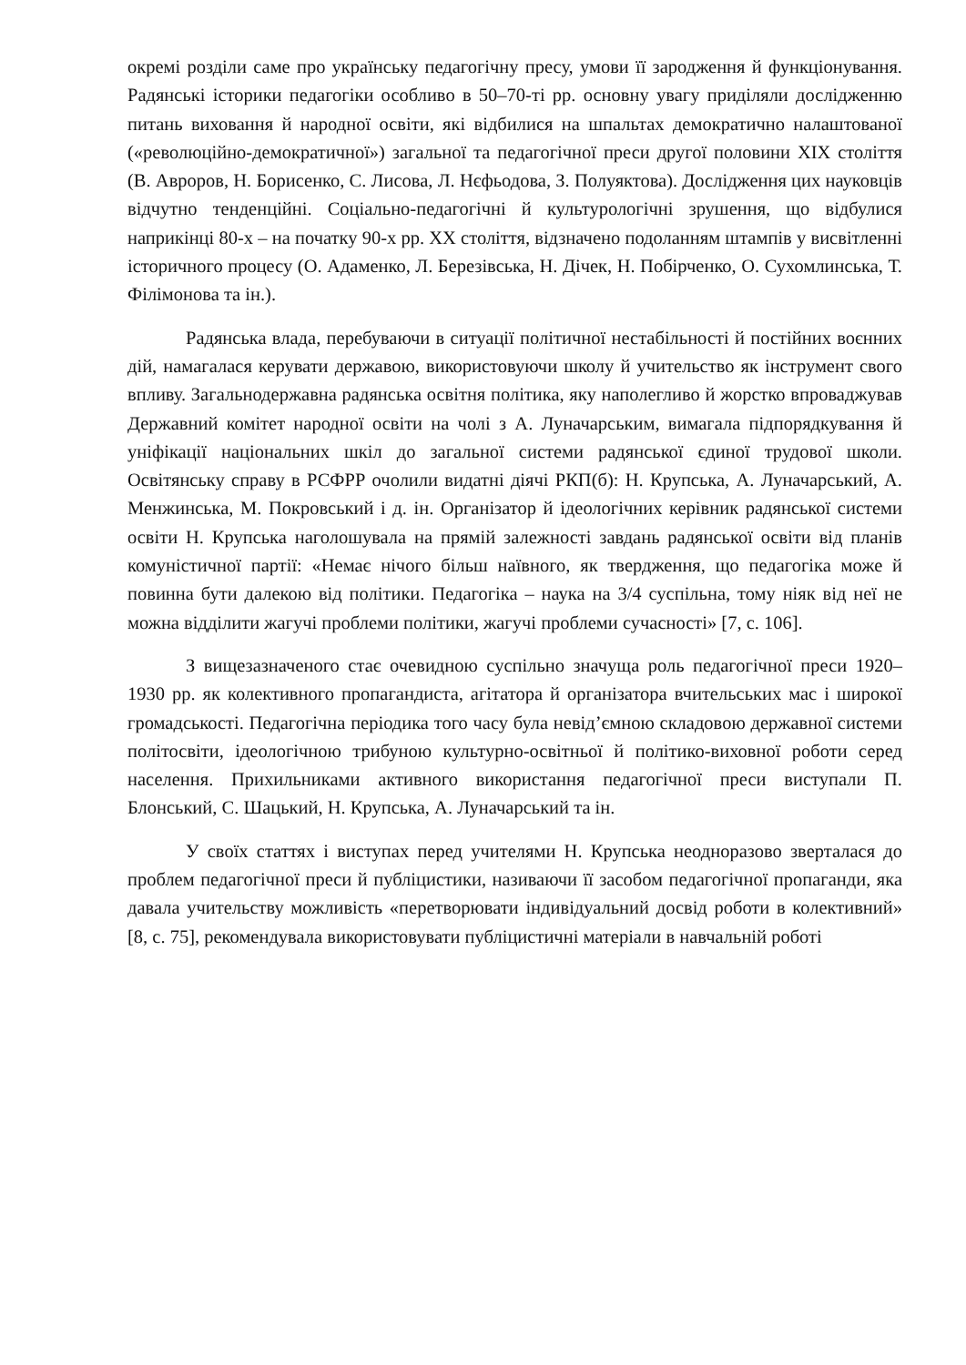окремі розділи саме про українську педагогічну пресу, умови її зародження й функціонування. Радянські історики педагогіки особливо в 50–70-ті рр. основну увагу приділяли дослідженню питань виховання й народної освіти, які відбилися на шпальтах демократично налаштованої («революційно-демократичної») загальної та педагогічної преси другої половини XIX століття (В. Авроров, Н. Борисенко, С. Лисова, Л. Нєфьодова, З. Полуяктова). Дослідження цих науковців відчутно тенденційні. Соціально-педагогічні й культурологічні зрушення, що відбулися наприкінці 80-х – на початку 90-х рр. XX століття, відзначено подоланням штампів у висвітленні історичного процесу (О. Адаменко, Л. Березівська, Н. Дічек, Н. Побірченко, О. Сухомлинська, Т. Філімонова та ін.).
Радянська влада, перебуваючи в ситуації політичної нестабільності й постійних воєнних дій, намагалася керувати державою, використовуючи школу й учительство як інструмент свого впливу. Загальнодержавна радянська освітня політика, яку наполегливо й жорстко впроваджував Державний комітет народної освіти на чолі з А. Луначарським, вимагала підпорядкування й уніфікації національних шкіл до загальної системи радянської єдиної трудової школи. Освітянську справу в РСФРР очолили видатні діячі РКП(б): Н. Крупська, А. Луначарський, А. Менжинська, М. Покровський і д. ін. Організатор й ідеологічних керівник радянської системи освіти Н. Крупська наголошувала на прямій залежності завдань радянської освіти від планів комуністичної партії: «Немає нічого більш наївного, як твердження, що педагогіка може й повинна бути далекою від політики. Педагогіка – наука на 3/4 суспільна, тому ніяк від неї не можна відділити жагучі проблеми політики, жагучі проблеми сучасності» [7, с. 106].
З вищезазначеного стає очевидною суспільно значуща роль педагогічної преси 1920–1930 рр. як колективного пропагандиста, агітатора й організатора вчительських мас і широкої громадськості. Педагогічна періодика того часу була невід’ємною складовою державної системи політосвіти, ідеологічною трибуною культурно-освітньої й політико-виховної роботи серед населення. Прихильниками активного використання педагогічної преси виступали П. Блонський, С. Шацький, Н. Крупська, А. Луначарський та ін.
У своїх статтях і виступах перед учителями Н. Крупська неодноразово зверталася до проблем педагогічної преси й публіцистики, називаючи її засобом педагогічної пропаганди, яка давала учительству можливість «перетворювати індивідуальний досвід роботи в колективний» [8, с. 75], рекомендувала використовувати публіцистичні матеріали в навчальній роботі